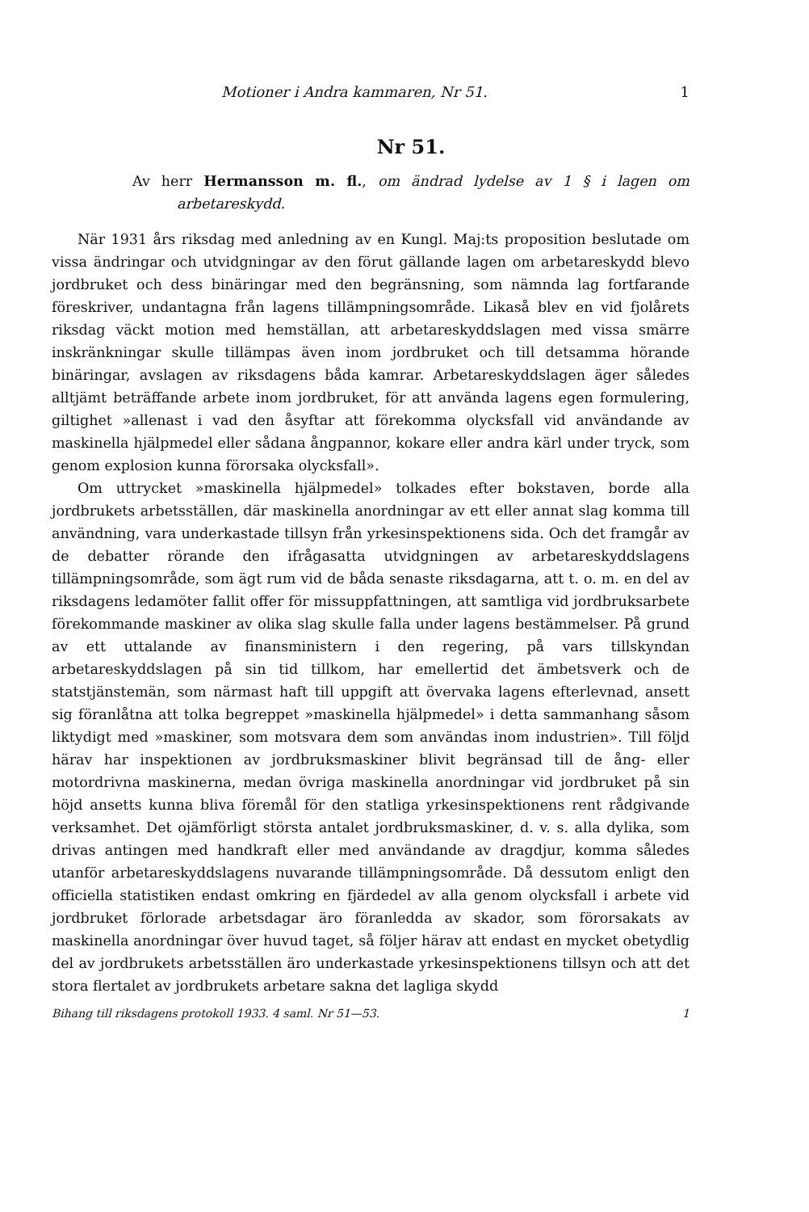Motioner i Andra kammaren, Nr 51. 1
Nr 51.
Av herr Hermansson m. fl., om ändrad lydelse av 1 § i lagen om arbetareskydd.
När 1931 års riksdag med anledning av en Kungl. Maj:ts proposition beslutade om vissa ändringar och utvidgningar av den förut gällande lagen om arbetareskydd blevo jordbruket och dess binäringar med den begränsning, som nämnda lag fortfarande föreskriver, undantagna från lagens tillämpningsområde. Likaså blev en vid fjolårets riksdag väckt motion med hemställan, att arbetareskyddslagen med vissa smärre inskränkningar skulle tillämpas även inom jordbruket och till detsamma hörande binäringar, avslagen av riksdagens båda kamrar. Arbetareskyddslagen äger således alltjämt beträffande arbete inom jordbruket, för att använda lagens egen formulering, giltighet »allenast i vad den åsyftar att förekomma olycksfall vid användande av maskinella hjälpmedel eller sådana ångpannor, kokare eller andra kärl under tryck, som genom explosion kunna förorsaka olycksfall».
Om uttrycket »maskinella hjälpmedel» tolkades efter bokstaven, borde alla jordbrukets arbetsställen, där maskinella anordningar av ett eller annat slag komma till användning, vara underkastade tillsyn från yrkesinspektionens sida. Och det framgår av de debatter rörande den ifrågasatta utvidgningen av arbetareskyddslagens tillämpningsområde, som ägt rum vid de båda senaste riksdagarna, att t. o. m. en del av riksdagens ledamöter fallit offer för missuppfattningen, att samtliga vid jordbruksarbete förekommande maskiner av olika slag skulle falla under lagens bestämmelser. På grund av ett uttalande av finansministern i den regering, på vars tillskyndan arbetareskyddslagen på sin tid tillkom, har emellertid det ämbetsverk och de statstjänstemän, som närmast haft till uppgift att övervaka lagens efterlevnad, ansett sig föranlåtna att tolka begreppet »maskinella hjälpmedel» i detta sammanhang såsom liktydigt med »maskiner, som motsvara dem som användas inom industrien». Till följd härav har inspektionen av jordbruksmaskiner blivit begränsad till de ång- eller motordrivna maskinerna, medan övriga maskinella anordningar vid jordbruket på sin höjd ansetts kunna bliva föremål för den statliga yrkesinspektionens rent rådgivande verksamhet. Det ojämförligt största antalet jordbruksmaskiner, d. v. s. alla dylika, som drivas antingen med handkraft eller med användande av dragdjur, komma således utanför arbetareskyddslagens nuvarande tillämpningsområde. Då dessutom enligt den officiella statistiken endast omkring en fjärdedel av alla genom olycksfall i arbete vid jordbruket förlorade arbetsdagar äro föranledda av skador, som förorsakats av maskinella anordningar över huvud taget, så följer härav att endast en mycket obetydlig del av jordbrukets arbetsställen äro underkastade yrkesinspektionens tillsyn och att det stora flertalet av jordbrukets arbetare sakna det lagliga skydd
Bihang till riksdagens protokoll 1933. 4 saml. Nr 51—53. 1